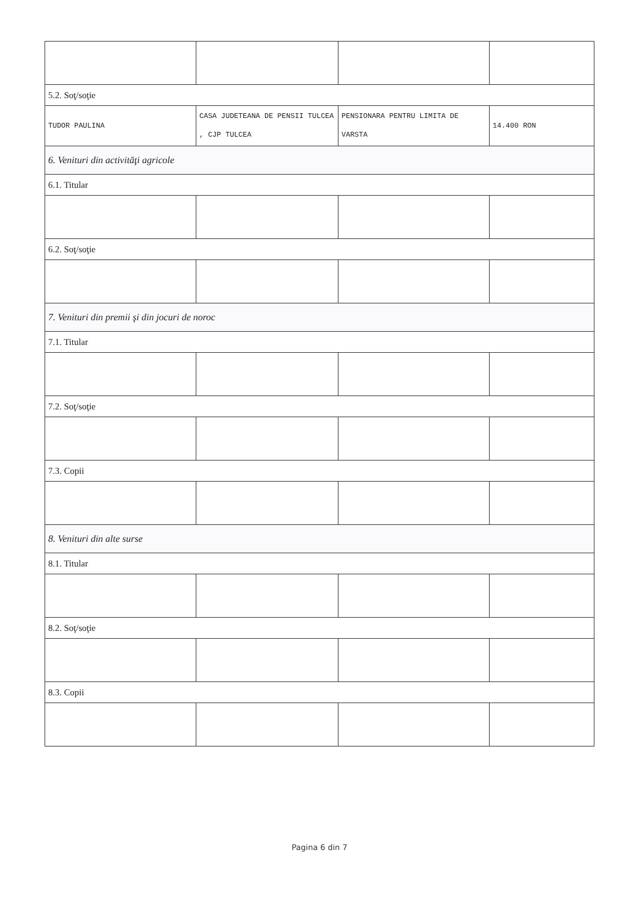| 5.2. Soţ/soţie | | | |
| TUDOR PAULINA | CASA JUDETEANA DE PENSII TULCEA , CJP TULCEA | PENSIONARA PENTRU LIMITA DE VARSTA | 14.400 RON |
| 6. Venituri din activităţi agricole | | | |
| 6.1. Titular | | | |
| 6.2. Soţ/soţie | | | |
| 7. Venituri din premii şi din jocuri de noroc | | | |
| 7.1. Titular | | | |
| 7.2. Soţ/soţie | | | |
| 7.3. Copii | | | |
| 8. Venituri din alte surse | | | |
| 8.1. Titular | | | |
| 8.2. Soţ/soţie | | | |
| 8.3. Copii | | | |
Pagina 6 din 7